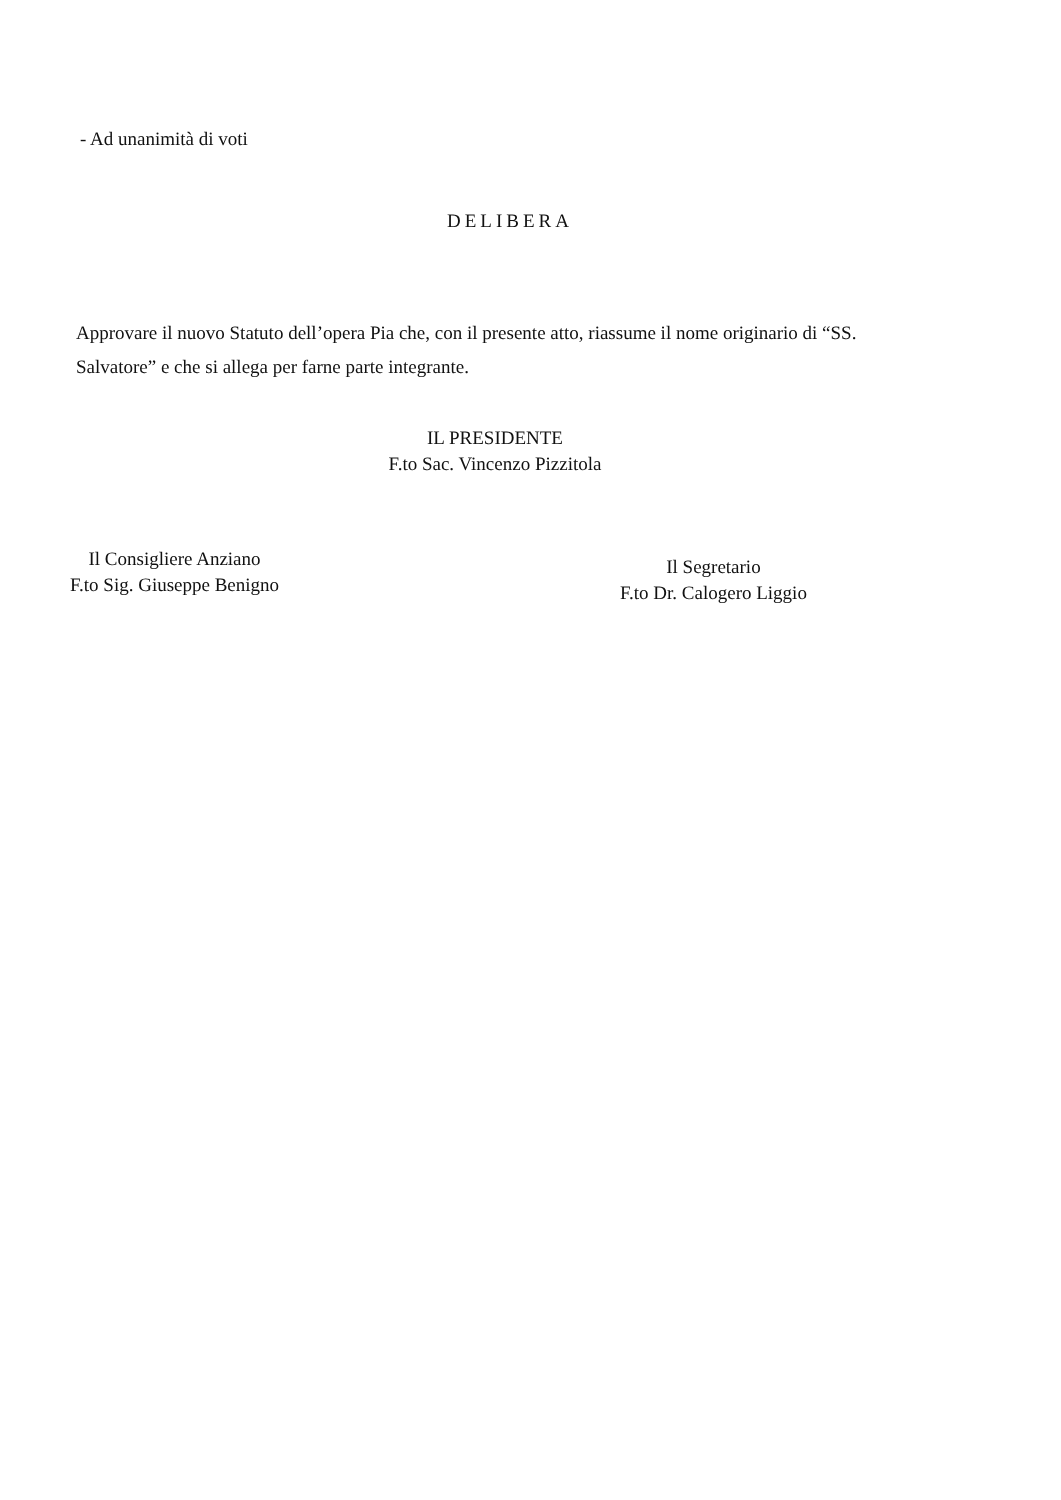- Ad unanimità di voti
DELIBERA
Approvare il nuovo Statuto dell’opera Pia che, con il presente atto, riassume il nome originario di “SS. Salvatore” e che si allega per farne parte integrante.
IL PRESIDENTE
F.to Sac. Vincenzo Pizzitola
Il Consigliere Anziano
F.to Sig. Giuseppe Benigno
Il Segretario
F.to Dr. Calogero Liggio